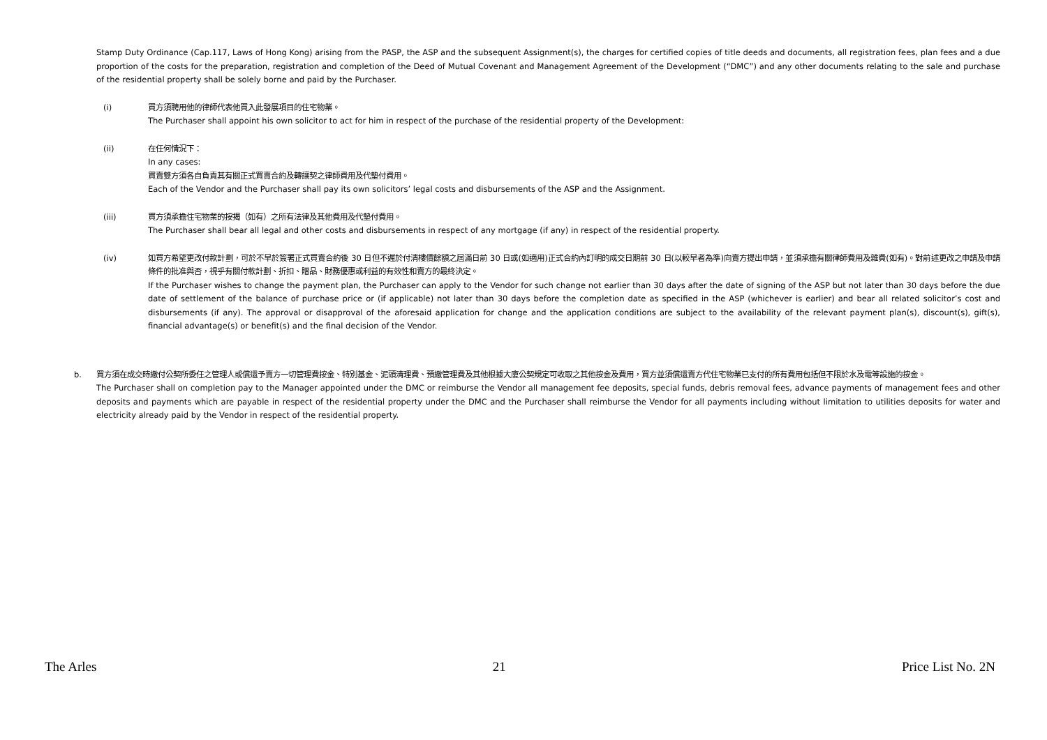Stamp Duty Ordinance (Cap.117, Laws of Hong Kong) arising from the PASP, the ASP and the subsequent Assignment(s), the charges for certified copies of title deeds and documents, all registration fees, plan fees and a due proportion of the costs for the preparation, registration and completion of the Deed of Mutual Covenant and Management Agreement of the Development (“DMC”) and any other documents relating to the sale and purchase of the residential property shall be solely borne and paid by the Purchaser.
(i) 買方須聘用他的律師代表他買入此發展項目的住宅物業。
The Purchaser shall appoint his own solicitor to act for him in respect of the purchase of the residential property of the Development:
(ii) 在任何情況下：
In any cases:
買賣雙方須各自負責其有關正式買賣合約及轉讓契之律師費用及代墊付費用。
Each of the Vendor and the Purchaser shall pay its own solicitors’ legal costs and disbursements of the ASP and the Assignment.
(iii) 買方須承擔住宅物業的按揭（如有）之所有法律及其他費用及代墊付費用。
The Purchaser shall bear all legal and other costs and disbursements in respect of any mortgage (if any) in respect of the residential property.
(iv) 如買方希望更改付款計劃，可於不早於簽署正式買賣合約後 30 日但不遲於付清樓價餘額之屆滿日前 30 日或(如適用)正式合約內訂明的成交日期前 30 日(以較早者為準)向賣方提出申請，並須承擔有關律師費用及雜費(如有)。對前述更改之申請及申請條件的批准與否，視乎有關付款計劃、折扣、贈品、財務優惠或利益的有效性和賣方的最終決定。
If the Purchaser wishes to change the payment plan, the Purchaser can apply to the Vendor for such change not earlier than 30 days after the date of signing of the ASP but not later than 30 days before the due date of settlement of the balance of purchase price or (if applicable) not later than 30 days before the completion date as specified in the ASP (whichever is earlier) and bear all related solicitor’s cost and disbursements (if any). The approval or disapproval of the aforesaid application for change and the application conditions are subject to the availability of the relevant payment plan(s), discount(s), gift(s), financial advantage(s) or benefit(s) and the final decision of the Vendor.
b. 買方須在成交時繳付公契所委任之管理人或償還予賣方一切管理費按金、特別基金、泥頭清理費、預繳管理費及其他根據大廈公契規定可收取之其他按金及費用，買方並須償還賣方代住宅物業已支付的所有費用包括但不限於水及電等設施的按金。
The Purchaser shall on completion pay to the Manager appointed under the DMC or reimburse the Vendor all management fee deposits, special funds, debris removal fees, advance payments of management fees and other deposits and payments which are payable in respect of the residential property under the DMC and the Purchaser shall reimburse the Vendor for all payments including without limitation to utilities deposits for water and electricity already paid by the Vendor in respect of the residential property.
The Arles 21 Price List No. 2N